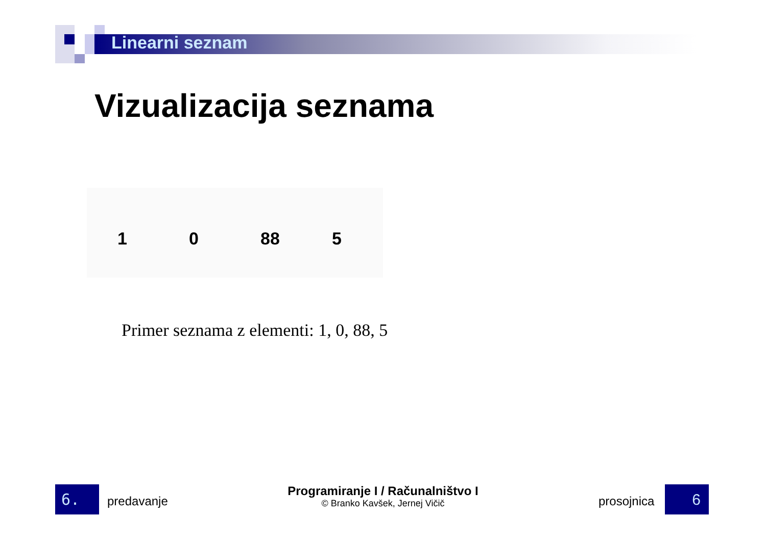Linearni seznam
Vizualizacija seznama
1
0
88
5
Primer seznama z elementi: 1, 0, 88, 5
6. predavanje
Programiranje I / Računalništvo I
© Branko Kavšek, Jernej Vičič
prosojnica 6